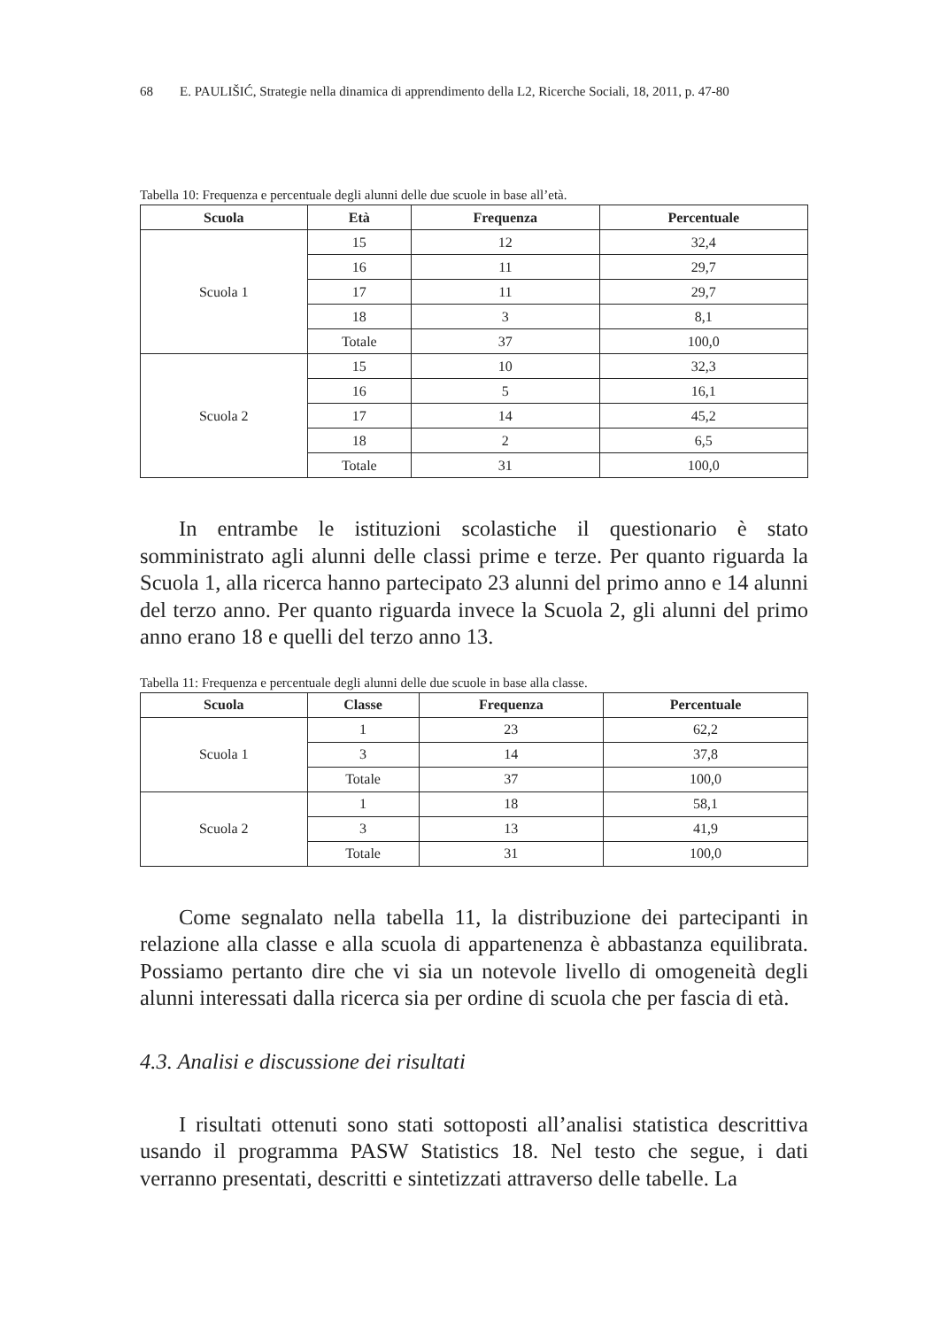68 E. PAULIŠIĆ, Strategie nella dinamica di apprendimento della L2, Ricerche Sociali, 18, 2011, p. 47-80
Tabella 10: Frequenza e percentuale degli alunni delle due scuole in base all’età.
| Scuola | Età | Frequenza | Percentuale |
| --- | --- | --- | --- |
| Scuola 1 | 15 | 12 | 32,4 |
| | 16 | 11 | 29,7 |
| | 17 | 11 | 29,7 |
| | 18 | 3 | 8,1 |
| | Totale | 37 | 100,0 |
| Scuola 2 | 15 | 10 | 32,3 |
| | 16 | 5 | 16,1 |
| | 17 | 14 | 45,2 |
| | 18 | 2 | 6,5 |
| | Totale | 31 | 100,0 |
In entrambe le istituzioni scolastiche il questionario è stato somministrato agli alunni delle classi prime e terze. Per quanto riguarda la Scuola 1, alla ricerca hanno partecipato 23 alunni del primo anno e 14 alunni del terzo anno. Per quanto riguarda invece la Scuola 2, gli alunni del primo anno erano 18 e quelli del terzo anno 13.
Tabella 11: Frequenza e percentuale degli alunni delle due scuole in base alla classe.
| Scuola | Classe | Frequenza | Percentuale |
| --- | --- | --- | --- |
| Scuola 1 | 1 | 23 | 62,2 |
| | 3 | 14 | 37,8 |
| | Totale | 37 | 100,0 |
| Scuola 2 | 1 | 18 | 58,1 |
| | 3 | 13 | 41,9 |
| | Totale | 31 | 100,0 |
Come segnalato nella tabella 11, la distribuzione dei partecipanti in relazione alla classe e alla scuola di appartenenza è abbastanza equilibrata. Possiamo pertanto dire che vi sia un notevole livello di omogeneità degli alunni interessati dalla ricerca sia per ordine di scuola che per fascia di età.
4.3. Analisi e discussione dei risultati
I risultati ottenuti sono stati sottoposti all’analisi statistica descrittiva usando il programma PASW Statistics 18. Nel testo che segue, i dati verranno presentati, descritti e sintetizzati attraverso delle tabelle. La